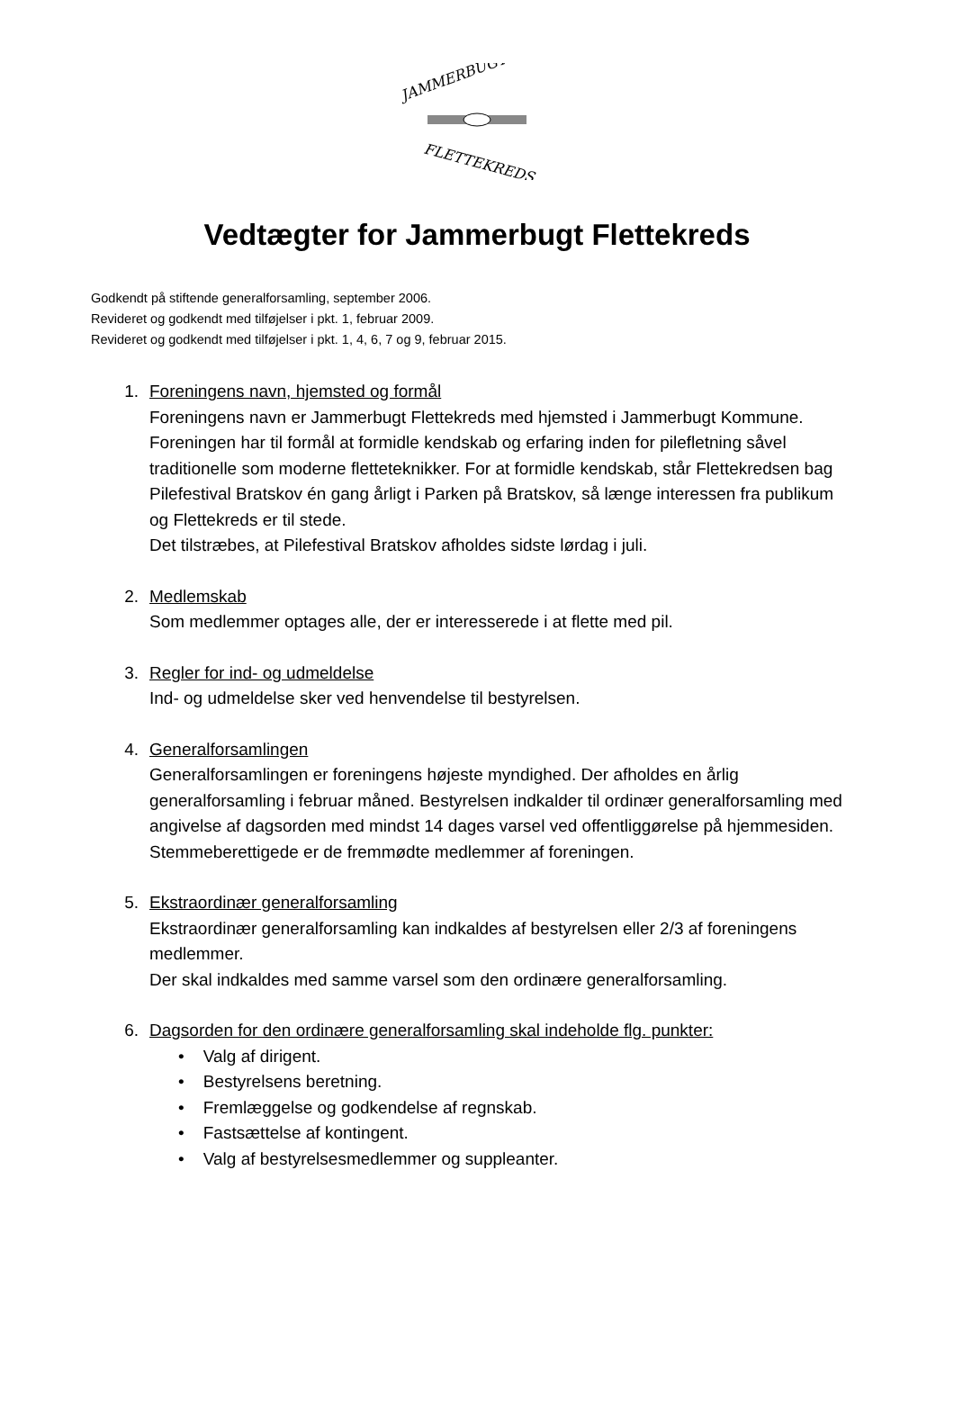JAMMERBUGT
FLETTEKREDS
Vedtægter for Jammerbugt Flettekreds
Godkendt på stiftende generalforsamling, september 2006.
Revideret og godkendt med tilføjelser i pkt. 1, februar 2009.
Revideret og godkendt med tilføjelser i pkt. 1, 4, 6, 7 og 9, februar 2015.
1. Foreningens navn, hjemsted og formål
Foreningens navn er Jammerbugt Flettekreds med hjemsted i Jammerbugt Kommune.
Foreningen har til formål at formidle kendskab og erfaring inden for pilefletning såvel traditionelle som moderne fletteteknikker. For at formidle kendskab, står Flettekredsen bag Pilefestival Bratskov én gang årligt i Parken på Bratskov, så længe interessen fra publikum og Flettekreds er til stede.
Det tilstræbes, at Pilefestival Bratskov afholdes sidste lørdag i juli.
2. Medlemskab
Som medlemmer optages alle, der er interesserede i at flette med pil.
3. Regler for ind- og udmeldelse
Ind- og udmeldelse sker ved henvendelse til bestyrelsen.
4. Generalforsamlingen
Generalforsamlingen er foreningens højeste myndighed. Der afholdes en årlig generalforsamling i februar måned. Bestyrelsen indkalder til ordinær generalforsamling med angivelse af dagsorden med mindst 14 dages varsel ved offentliggørelse på hjemmesiden.
Stemmeberettigede er de fremmødte medlemmer af foreningen.
5. Ekstraordinær generalforsamling
Ekstraordinær generalforsamling kan indkaldes af bestyrelsen eller 2/3 af foreningens medlemmer.
Der skal indkaldes med samme varsel som den ordinære generalforsamling.
6. Dagsorden for den ordinære generalforsamling skal indeholde flg. punkter:
• Valg af dirigent.
• Bestyrelsens beretning.
• Fremlæggelse og godkendelse af regnskab.
• Fastsættelse af kontingent.
• Valg af bestyrelsesmedlemmer og suppleanter.